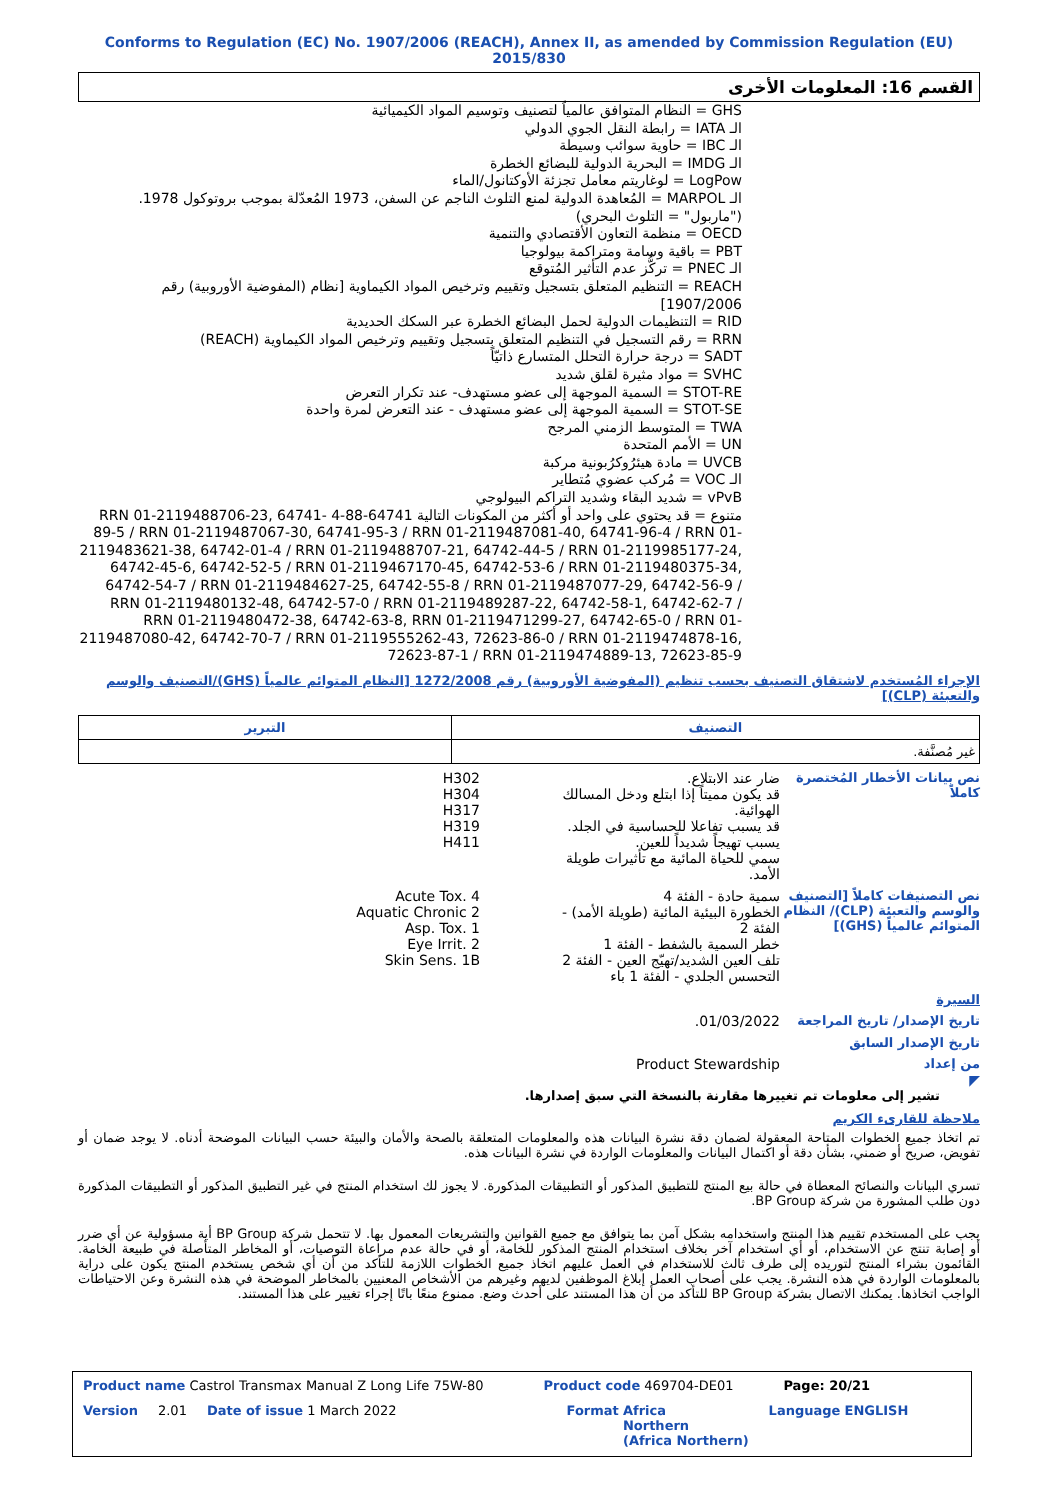Conforms to Regulation (EC) No. 1907/2006 (REACH), Annex II, as amended by Commission Regulation (EU) 2015/830
القسم 16: المعلومات الأخرى
GHS = النظام المتوافق عالمياً لتصنيف وتوسيم المواد الكيميائية
الـ IATA = رابطة النقل الجوي الدولي
الـ IBC = حاوية سوائب وسيطة
الـ IMDG = البحرية الدولية للبضائع الخطرة
LogPow = لوغاريتم معامل تجزئة الأوكتانول/الماء
الـ MARPOL = المُعاهدة الدولية لمنع التلوث الناجم عن السفن، 1973 المُعدّلة بموجب بروتوكول 1978. ("ماربول" = التلوث البحري)
OECD = منظمة التعاون الأقتصادي والتنمية
PBT = باقية وسامة ومتراكمة بيولوجيا
الـ PNEC = تركُّز عدم التأثير المُتوقع
REACH = التنظيم المتعلق بتسجيل وتقييم وترخيص المواد الكيماوية [نظام (المفوضية الأوروبية) رقم 1907/2006]
RID = التنظيمات الدولية لحمل البضائع الخطرة عبر السكك الحديدية
RRN = رقم التسجيل في التنظيم المتعلق بتسجيل وتقييم وترخيص المواد الكيماوية (REACH)
SADT = درجة حرارة التحلل المتسارع ذاتيّاً
SVHC = مواد مثيرة لقلق شديد
STOT-RE = السمية الموجهة إلى عضو مستهدف- عند تكرار التعرض
STOT-SE = السمية الموجهة إلى عضو مستهدف - عند التعرض لمرة واحدة
TWA = المتوسط الزمني المرجح
UN = الأمم المتحدة
UVCB = مادة هيئرُوكرُبونية مركبة
الـ VOC = مُركب عضوي مُتطاير
vPvB = شديد البقاء وشديد التراكم البيولوجي
متنوع = قد يحتوي على واحد أو أكثر من المكونات التالية 64741-88-4 RRN 01-2119488706-23, 64741-89-5 / RRN 01-2119487067-30, 64741-95-3 / RRN 01-2119487081-40, 64741-96-4 / RRN 01-2119483621-38, 64742-01-4 / RRN 01-2119488707-21, 64742-44-5 / RRN 01-2119985177-24, 64742-45-6, 64742-52-5 / RRN 01-2119467170-45, 64742-53-6 / RRN 01-2119480375-34, 64742-54-7 / RRN 01-2119484627-25, 64742-55-8 / RRN 01-2119487077-29, 64742-56-9 / RRN 01-2119480132-48, 64742-57-0 / RRN 01-2119489287-22, 64742-58-1, 64742-62-7 / RRN 01-2119480472-38, 64742-63-8, RRN 01-2119471299-27, 64742-65-0 / RRN 01-2119487080-42, 64742-70-7 / RRN 01-2119555262-43, 72623-86-0 / RRN 01-2119474878-16, 72623-87-1 / RRN 01-2119474889-13, 72623-85-9
الإجراء المُستخدم لاشتقاق التصنيف بحسب تنظيم (المفوضية الأوروبية) رقم 1272/2008 [النظام المتوائم عالمياً (GHS)/التصنيف والوسم والتعبئة (CLP)]
| التصنيف | التبرير |
| --- | --- |
| غير مُصنَّفة. | |
نص بيانات الأخطار المُختصرة كاملاً
ضار عند الابتلاع.
قد يكون مميتاً إذا ابتلع ودخل المسالك الهوائية.
قد يسبب تفاعلا للحساسية في الجلد.
يسبب تهيجاً شديداً للعين.
سمي للحياة المائية مع تأثيرات طويلة الأمد.
H302
H304
H317
H319
H411
نص التصنيفات كاملاً [التصنيف والوسم والتعبئة (CLP)/ النظام المتوائم عالمياً (GHS)]
سمية حادة - الفئة 4
الخطورة البيئية المائية (طويلة الأمد) - الفئة 2
خطر السمية بالشفط - الفئة 1
تلف العين الشديد/تهيّج العين - الفئة 2
التحسس الجلدي - الفئة 1 باء
Acute Tox. 4
Aquatic Chronic 2
Asp. Tox. 1
Eye Irrit. 2
Skin Sens. 1B
السيرة
تاريخ الإصدار/ تاريخ المراجعة
01/03/2022.
تاريخ الإصدار السابق
من إعداد Product Stewardship
◤
تشير إلى معلومات تم تغييرها مقارنة بالنسخة التي سبق إصدارها.
ملاحظة للقارىء الكريم
تم اتخاذ جميع الخطوات المتاحة المعقولة لضمان دقة نشرة البيانات هذه والمعلومات المتعلقة بالصحة والأمان والبيئة حسب البيانات الموضحة أدناه. لا يوجد ضمان أو تفويض، صريح أو ضمني، بشأن دقة أو اكتمال البيانات والمعلومات الواردة في نشرة البيانات هذه.
تسري البيانات والنصائح المعطاة في حالة بيع المنتج للتطبيق المذكور أو التطبيقات المذكورة. لا يجوز لك استخدام المنتج في غير التطبيق المذكور أو التطبيقات المذكورة دون طلب المشورة من شركة BP Group.
يجب على المستخدم تقييم هذا المنتج واستخدامه بشكل آمن بما يتوافق مع جميع القوانين والتشريعات المعمول بها. لا تتحمل شركة BP Group أية مسؤولية عن أي ضرر أو إصابة تنتج عن الاستخدام، أو أي استخدام آخر بخلاف استخدام المنتج المذكور للخامة، أو في حالة عدم مراعاة التوصيات، أو المخاطر المتأصلة في طبيعة الخامة. القائمون بشراء المنتج لتوريده إلى طرف ثالث للاستخدام في العمل عليهم اتخاذ جميع الخطوات اللازمة للتأكد من أن أي شخص يستخدم المنتج يكون على دراية بالمعلومات الواردة في هذه النشرة. يجب على أصحاب العمل إبلاغ الموظفين لديهم وغيرهم من الأشخاص المعنيين بالمخاطر الموضحة في هذه النشرة وعن الاحتياطات الواجب اتخاذها. يمكنك الاتصال بشركة BP Group للتأكد من أن هذا المستند على أحدث وضع. ممنوع منعًا باتًا إجراء تغيير على هذا المستند.
Product name Castrol Transmax Manual Z Long Life 75W-80 Product code 469704-DE01 Page: 20/21
Version 2.01 Date of issue 1 March 2022 Format Africa
Northern
(Africa Northern) Language ENGLISH